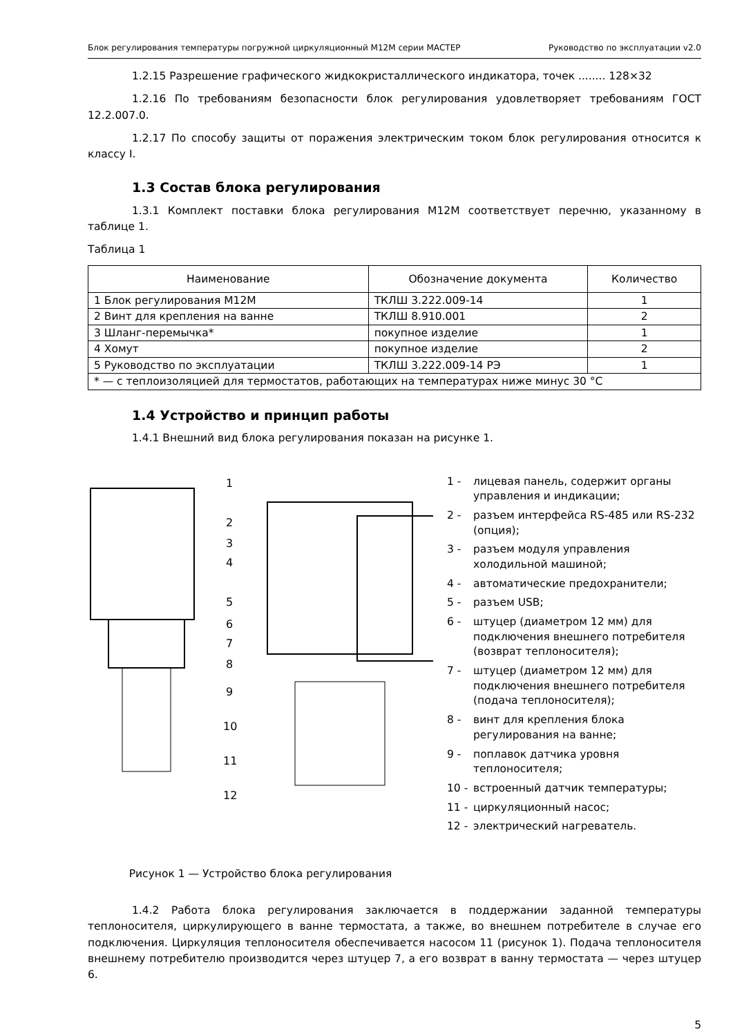Блок регулирования температуры погружной циркуляционный М12М серии МАСТЕР Руководство по эксплуатации v2.0
1.2.15 Разрешение графического жидкокристаллического индикатора, точек ........ 128×32
1.2.16 По требованиям безопасности блок регулирования удовлетворяет требованиям ГОСТ 12.2.007.0.
1.2.17 По способу защиты от поражения электрическим током блок регулирования относится к классу I.
1.3 Состав блока регулирования
1.3.1 Комплект поставки блока регулирования М12М соответствует перечню, указанному в таблице 1.
Таблица 1
| Наименование | Обозначение документа | Количество |
| --- | --- | --- |
| 1 Блок регулирования М12М | ТКЛШ 3.222.009-14 | 1 |
| 2 Винт для крепления на ванне | ТКЛШ 8.910.001 | 2 |
| 3 Шланг-перемычка* | покупное изделие | 1 |
| 4 Хомут | покупное изделие | 2 |
| 5 Руководство по эксплуатации | ТКЛШ 3.222.009-14 РЭ | 1 |
| * — с теплоизоляцией для термостатов, работающих на температурах ниже минус 30 °C | | |
1.4 Устройство и принцип работы
1.4.1 Внешний вид блока регулирования показан на рисунке 1.
1
2
3
4
5
6
7
8
9
10
11
12
Рисунок 1 — Устройство блока регулирования
1 - лицевая панель, содержит органы управления и индикации;
2 - разъем интерфейса RS-485 или RS-232 (опция);
3 - разъем модуля управления холодильной машиной;
4 - автоматические предохранители;
5 - разъем USB;
6 - штуцер (диаметром 12 мм) для подключения внешнего потребителя (возврат теплоносителя);
7 - штуцер (диаметром 12 мм) для подключения внешнего потребителя (подача теплоносителя);
8 - винт для крепления блока регулирования на ванне;
9 - поплавок датчика уровня теплоносителя;
10 - встроенный датчик температуры;
11 - циркуляционный насос;
12 - электрический нагреватель.
1.4.2 Работа блока регулирования заключается в поддержании заданной температуры теплоносителя, циркулирующего в ванне термостата, а также, во внешнем потребителе в случае его подключения. Циркуляция теплоносителя обеспечивается насосом 11 (рисунок 1). Подача теплоносителя внешнему потребителю производится через штуцер 7, а его возврат в ванну термостата — через штуцер 6.
5